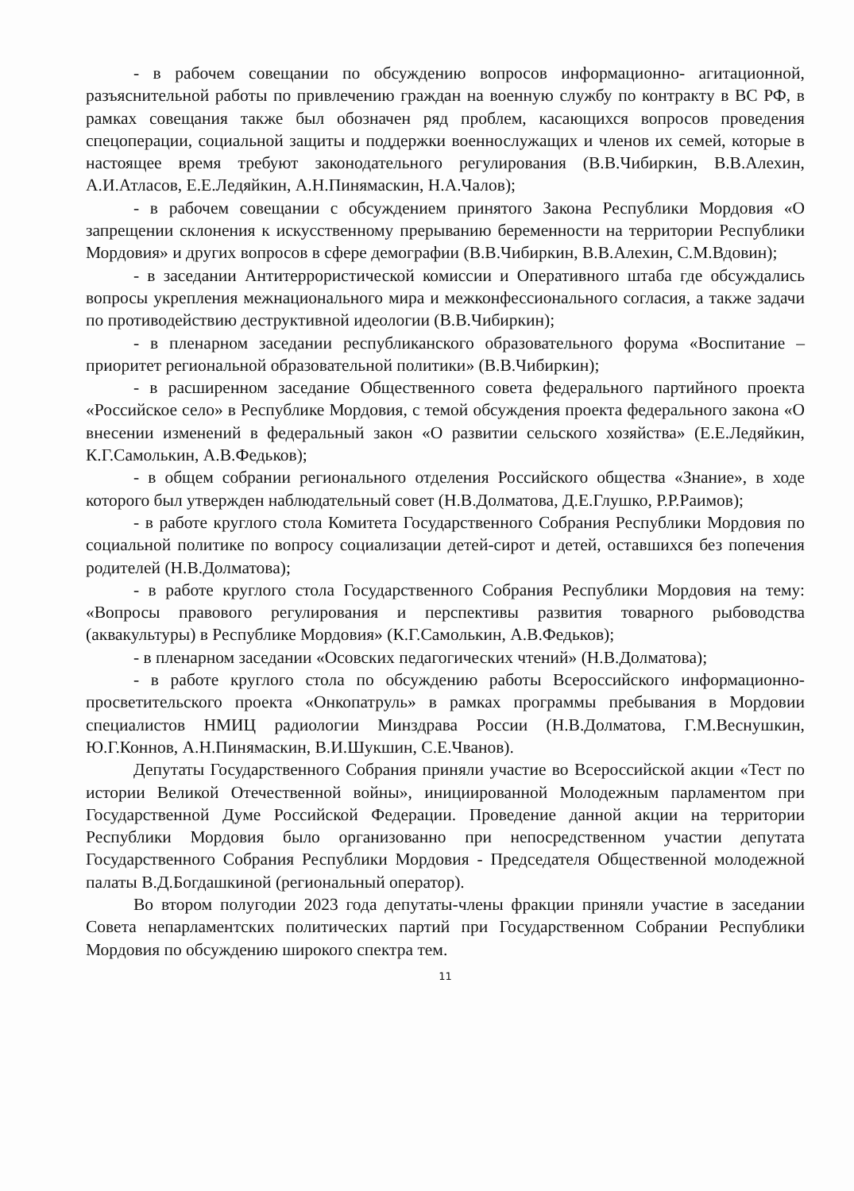- в рабочем совещании по обсуждению вопросов информационно- агитационной, разъяснительной работы по привлечению граждан на военную службу по контракту в ВС РФ, в рамках совещания также был обозначен ряд проблем, касающихся вопросов проведения спецоперации, социальной защиты и поддержки военнослужащих и членов их семей, которые в настоящее время требуют законодательного регулирования (В.В.Чибиркин, В.В.Алехин, А.И.Атласов, Е.Е.Ледяйкин, А.Н.Пинямаскин, Н.А.Чалов);
- в рабочем совещании с обсуждением принятого Закона Республики Мордовия «О запрещении склонения к искусственному прерыванию беременности на территории Республики Мордовия» и других вопросов в сфере демографии (В.В.Чибиркин, В.В.Алехин, С.М.Вдовин);
- в заседании Антитеррористической комиссии и Оперативного штаба где обсуждались вопросы укрепления межнационального мира и межконфессионального согласия, а также задачи по противодействию деструктивной идеологии (В.В.Чибиркин);
- в пленарном заседании республиканского образовательного форума «Воспитание – приоритет региональной образовательной политики» (В.В.Чибиркин);
- в расширенном заседание Общественного совета федерального партийного проекта «Российское село» в Республике Мордовия, с темой обсуждения проекта федерального закона «О внесении изменений в федеральный закон «О развитии сельского хозяйства» (Е.Е.Ледяйкин, К.Г.Самолькин, А.В.Федьков);
- в общем собрании регионального отделения Российского общества «Знание», в ходе которого был утвержден наблюдательный совет (Н.В.Долматова, Д.Е.Глушко, Р.Р.Раимов);
- в работе круглого стола Комитета Государственного Собрания Республики Мордовия по социальной политике по вопросу социализации детей-сирот и детей, оставшихся без попечения родителей (Н.В.Долматова);
- в работе круглого стола Государственного Собрания Республики Мордовия на тему: «Вопросы правового регулирования и перспективы развития товарного рыбоводства (аквакультуры) в Республике Мордовия» (К.Г.Самолькин, А.В.Федьков);
- в пленарном заседании «Осовских педагогических чтений» (Н.В.Долматова);
- в работе круглого стола по обсуждению работы Всероссийского информационно-просветительского проекта «Онкопатруль» в рамках программы пребывания в Мордовии специалистов НМИЦ радиологии Минздрава России (Н.В.Долматова, Г.М.Веснушкин, Ю.Г.Коннов, А.Н.Пинямаскин, В.И.Шукшин, С.Е.Чванов).
Депутаты Государственного Собрания приняли участие во Всероссийской акции «Тест по истории Великой Отечественной войны», инициированной Молодежным парламентом при Государственной Думе Российской Федерации. Проведение данной акции на территории Республики Мордовия было организованно при непосредственном участии депутата Государственного Собрания Республики Мордовия - Председателя Общественной молодежной палаты В.Д.Богдашкиной (региональный оператор).
Во втором полугодии 2023 года депутаты-члены фракции приняли участие в заседании Совета непарламентских политических партий при Государственном Собрании Республики Мордовия по обсуждению широкого спектра тем.
11